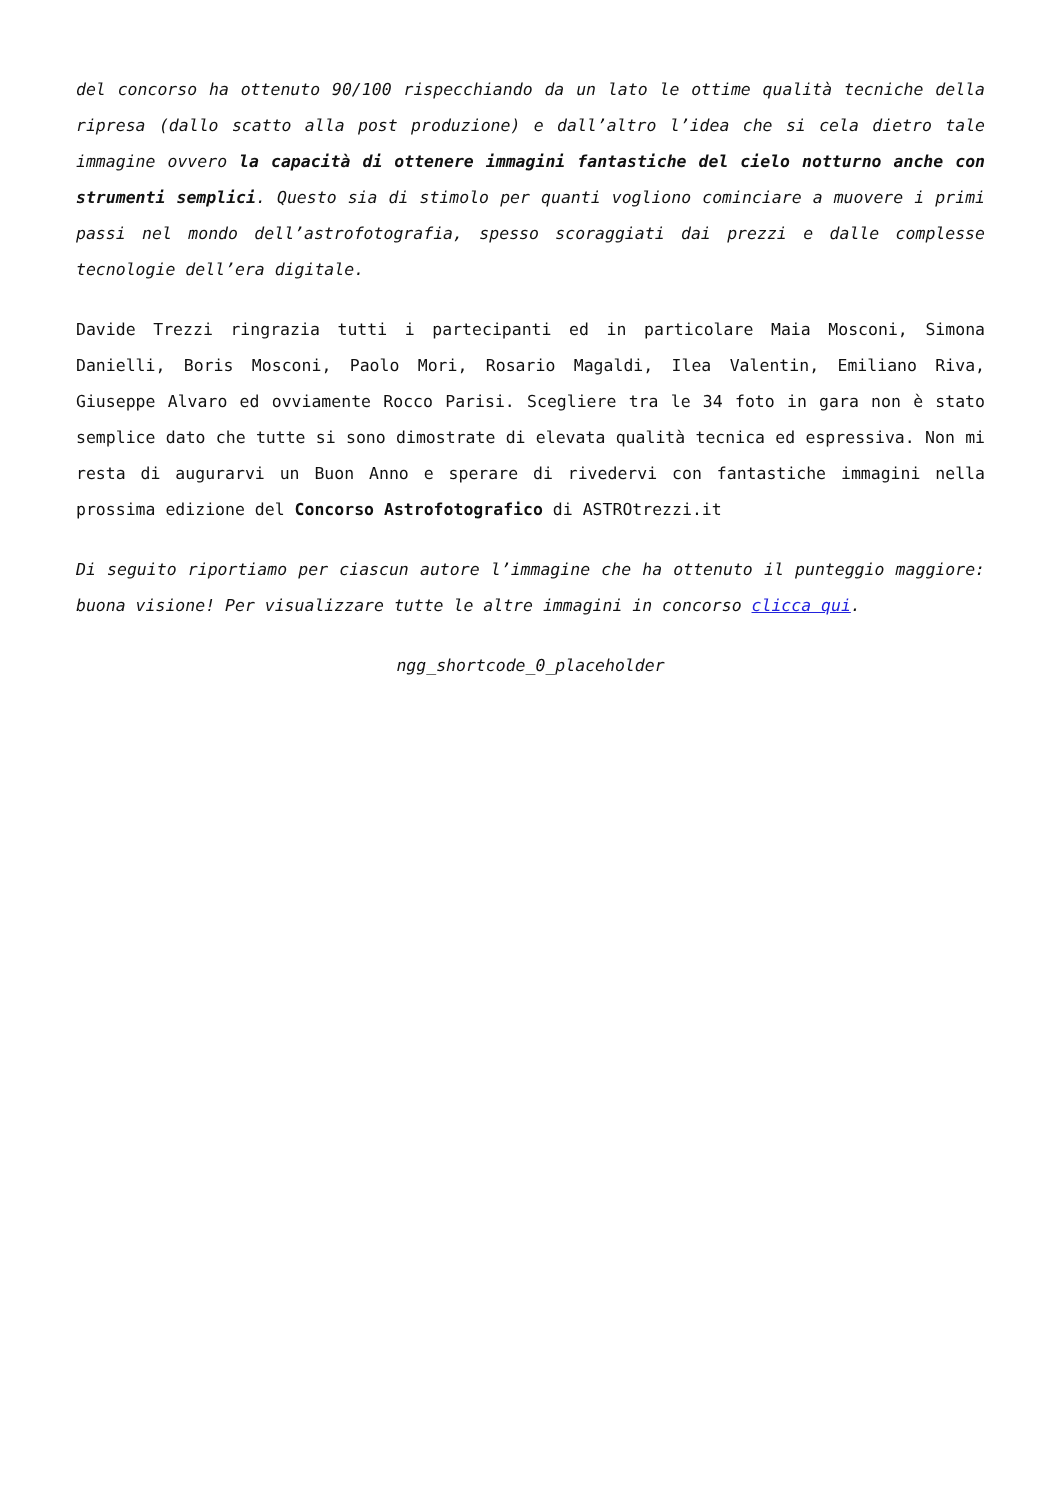del concorso ha ottenuto 90/100 rispecchiando da un lato le ottime qualità tecniche della ripresa (dallo scatto alla post produzione) e dall’altro l’idea che si cela dietro tale immagine ovvero la capacità di ottenere immagini fantastiche del cielo notturno anche con strumenti semplici. Questo sia di stimolo per quanti vogliono cominciare a muovere i primi passi nel mondo dell’astrofotografia, spesso scoraggiati dai prezzi e dalle complesse tecnologie dell’era digitale.
Davide Trezzi ringrazia tutti i partecipanti ed in particolare Maia Mosconi, Simona Danielli, Boris Mosconi, Paolo Mori, Rosario Magaldi, Ilea Valentin, Emiliano Riva, Giuseppe Alvaro ed ovviamente Rocco Parisi. Scegliere tra le 34 foto in gara non è stato semplice dato che tutte si sono dimostrate di elevata qualità tecnica ed espressiva. Non mi resta di augurarvi un Buon Anno e sperare di rivedervi con fantastiche immagini nella prossima edizione del Concorso Astrofotografico di ASTROtrezzi.it
Di seguito riportiamo per ciascun autore l’immagine che ha ottenuto il punteggio maggiore: buona visione! Per visualizzare tutte le altre immagini in concorso clicca qui.
ngg_shortcode_0_placeholder